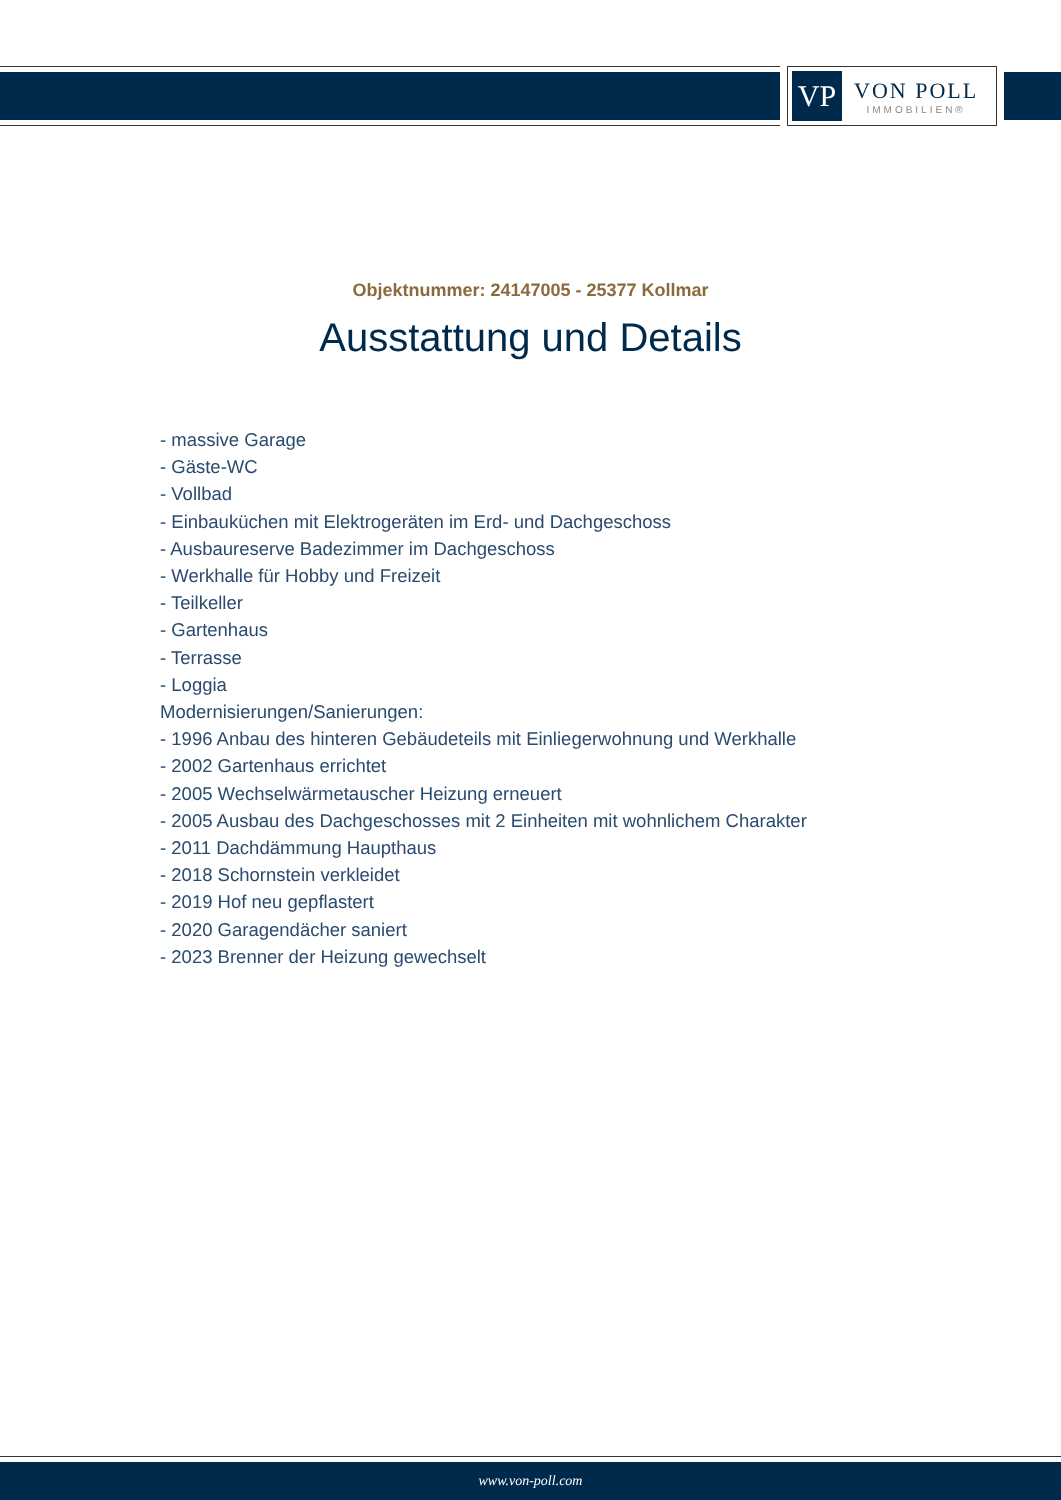VP
VON POLL
IMMOBILIEN®
Objektnummer: 24147005 - 25377 Kollmar
Ausstattung und Details
- massive Garage
- Gäste-WC
- Vollbad
- Einbauküchen mit Elektrogeräten im Erd- und Dachgeschoss
- Ausbaureserve Badezimmer im Dachgeschoss
- Werkhalle für Hobby und Freizeit
- Teilkeller
- Gartenhaus
- Terrasse
- Loggia
Modernisierungen/Sanierungen:
- 1996 Anbau des hinteren Gebäudeteils mit Einliegerwohnung und Werkhalle
- 2002 Gartenhaus errichtet
- 2005 Wechselwärmetauscher Heizung erneuert
- 2005 Ausbau des Dachgeschosses mit 2 Einheiten mit wohnlichem Charakter
- 2011 Dachdämmung Haupthaus
- 2018 Schornstein verkleidet
- 2019 Hof neu gepflastert
- 2020 Garagendächer saniert
- 2023 Brenner der Heizung gewechselt
www.von-poll.com